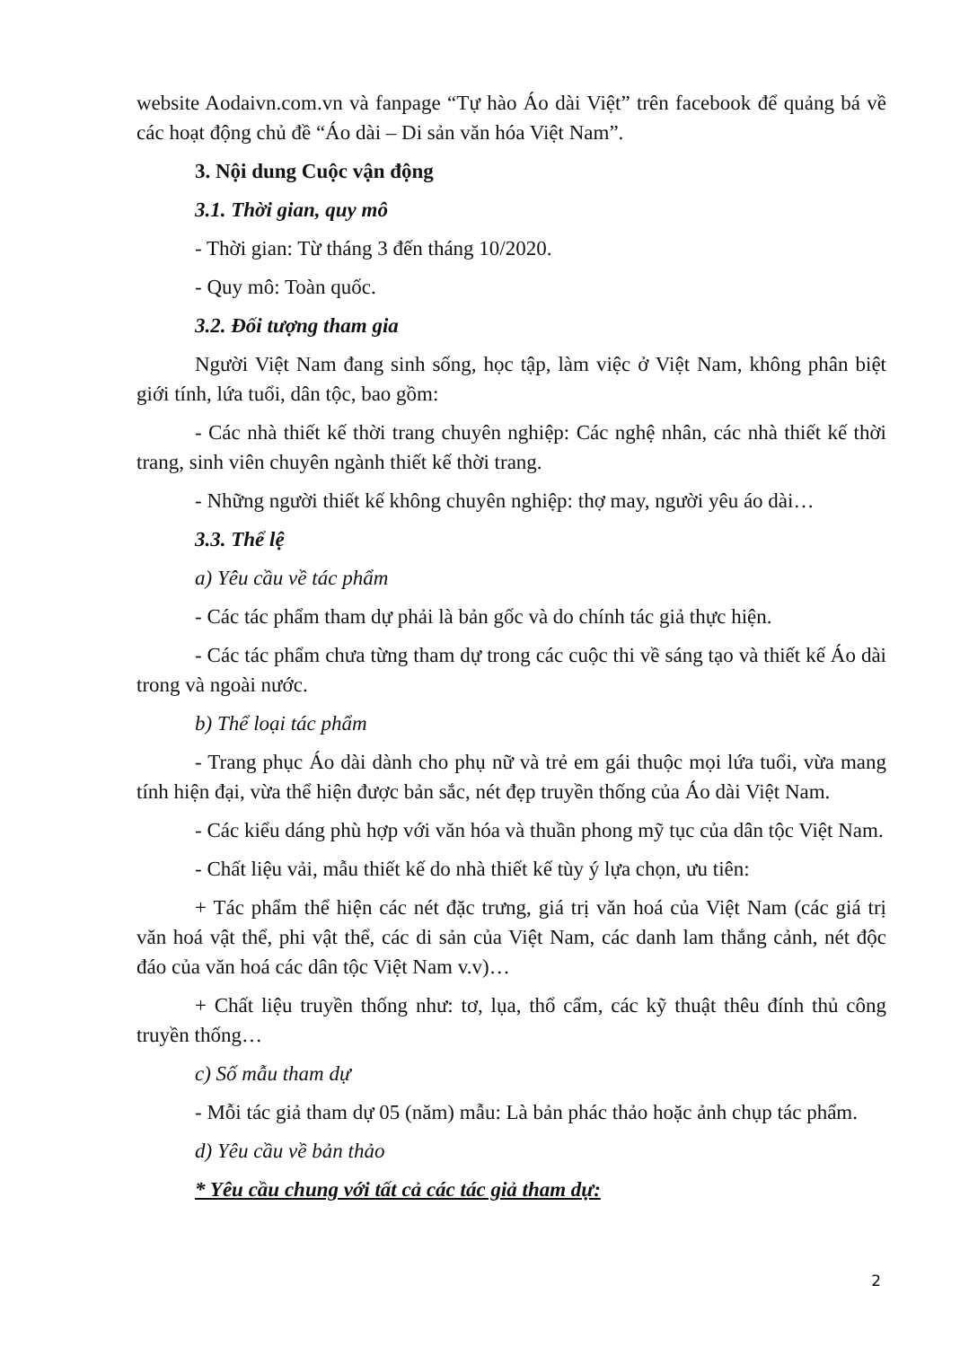website Aodaivn.com.vn và fanpage “Tự hào Áo dài Việt” trên facebook để quảng bá về các hoạt động chủ đề “Áo dài – Di sản văn hóa Việt Nam”.
3. Nội dung Cuộc vận động
3.1. Thời gian, quy mô
- Thời gian: Từ tháng 3 đến tháng 10/2020.
- Quy mô: Toàn quốc.
3.2. Đối tượng tham gia
Người Việt Nam đang sinh sống, học tập, làm việc ở Việt Nam, không phân biệt giới tính, lứa tuổi, dân tộc, bao gồm:
- Các nhà thiết kế thời trang chuyên nghiệp: Các nghệ nhân, các nhà thiết kế thời trang, sinh viên chuyên ngành thiết kế thời trang.
- Những người thiết kế không chuyên nghiệp: thợ may, người yêu áo dài…
3.3. Thể lệ
a) Yêu cầu về tác phẩm
- Các tác phẩm tham dự phải là bản gốc và do chính tác giả thực hiện.
- Các tác phẩm chưa từng tham dự trong các cuộc thi về sáng tạo và thiết kế Áo dài trong và ngoài nước.
b) Thể loại tác phẩm
- Trang phục Áo dài dành cho phụ nữ và trẻ em gái thuộc mọi lứa tuổi, vừa mang tính hiện đại, vừa thể hiện được bản sắc, nét đẹp truyền thống của Áo dài Việt Nam.
- Các kiểu dáng phù hợp với văn hóa và thuần phong mỹ tục của dân tộc Việt Nam.
- Chất liệu vải, mẫu thiết kế do nhà thiết kế tùy ý lựa chọn, ưu tiên:
+ Tác phẩm thể hiện các nét đặc trưng, giá trị văn hoá của Việt Nam (các giá trị văn hoá vật thể, phi vật thể, các di sản của Việt Nam, các danh lam thắng cảnh, nét độc đáo của văn hoá các dân tộc Việt Nam v.v)…
+ Chất liệu truyền thống như: tơ, lụa, thổ cẩm, các kỹ thuật thêu đính thủ công truyền thống…
c) Số mẫu tham dự
- Mỗi tác giả tham dự 05 (năm) mẫu: Là bản phác thảo hoặc ảnh chụp tác phẩm.
d) Yêu cầu về bản thảo
* Yêu cầu chung với tất cả các tác giả tham dự:
2